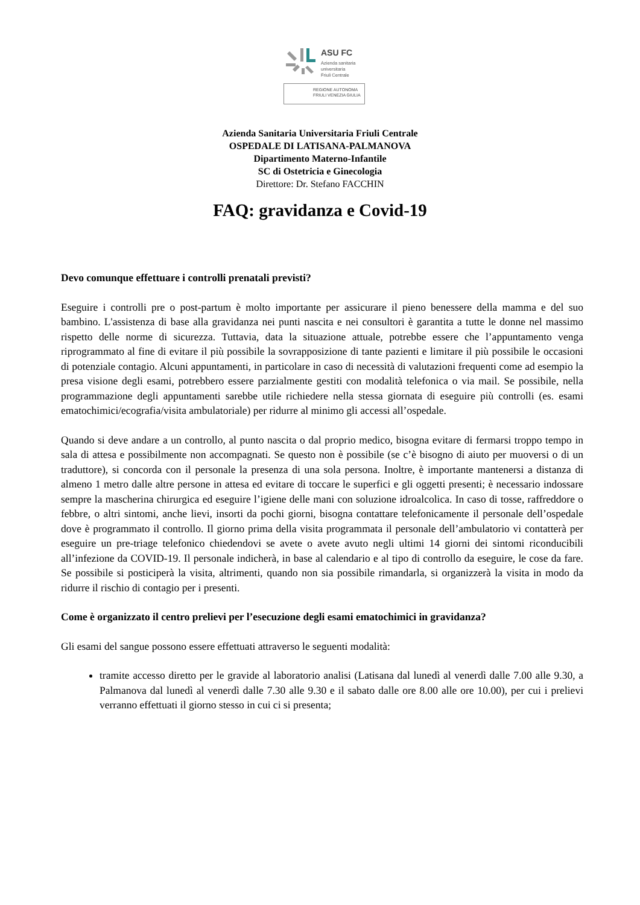ASU FC
Azienda sanitaria
universitaria
Friuli Centrale
REGIONE AUTONOMA
FRIULI VENEZIA GIULIA
Azienda Sanitaria Universitaria Friuli Centrale
OSPEDALE DI LATISANA-PALMANOVA
Dipartimento Materno-Infantile
SC di Ostetricia e Ginecologia
Direttore: Dr. Stefano FACCHIN
FAQ: gravidanza e Covid-19
Devo comunque effettuare i controlli prenatali previsti?
Eseguire i controlli pre o post-partum è molto importante per assicurare il pieno benessere della mamma e del suo bambino. L'assistenza di base alla gravidanza nei punti nascita e nei consultori è garantita a tutte le donne nel massimo rispetto delle norme di sicurezza. Tuttavia, data la situazione attuale, potrebbe essere che l’appuntamento venga riprogrammato al fine di evitare il più possibile la sovrapposizione di tante pazienti e limitare il più possibile le occasioni di potenziale contagio. Alcuni appuntamenti, in particolare in caso di necessità di valutazioni frequenti come ad esempio la presa visione degli esami, potrebbero essere parzialmente gestiti con modalità telefonica o via mail. Se possibile, nella programmazione degli appuntamenti sarebbe utile richiedere nella stessa giornata di eseguire più controlli (es. esami ematochimici/ecografia/visita ambulatoriale) per ridurre al minimo gli accessi all’ospedale.
Quando si deve andare a un controllo, al punto nascita o dal proprio medico, bisogna evitare di fermarsi troppo tempo in sala di attesa e possibilmente non accompagnati. Se questo non è possibile (se c’è bisogno di aiuto per muoversi o di un traduttore), si concorda con il personale la presenza di una sola persona. Inoltre, è importante mantenersi a distanza di almeno 1 metro dalle altre persone in attesa ed evitare di toccare le superfici e gli oggetti presenti; è necessario indossare sempre la mascherina chirurgica ed eseguire l’igiene delle mani con soluzione idroalcolica. In caso di tosse, raffreddore o febbre, o altri sintomi, anche lievi, insorti da pochi giorni, bisogna contattare telefonicamente il personale dell’ospedale dove è programmato il controllo. Il giorno prima della visita programmata il personale dell’ambulatorio vi contatterà per eseguire un pre-triage telefonico chiedendovi se avete o avete avuto negli ultimi 14 giorni dei sintomi riconducibili all’infezione da COVID-19. Il personale indicherà, in base al calendario e al tipo di controllo da eseguire, le cose da fare. Se possibile si posticiperà la visita, altrimenti, quando non sia possibile rimandarla, si organizzerà la visita in modo da ridurre il rischio di contagio per i presenti.
Come è organizzato il centro prelievi per l’esecuzione degli esami ematochimici in gravidanza?
Gli esami del sangue possono essere effettuati attraverso le seguenti modalità:
tramite accesso diretto per le gravide al laboratorio analisi (Latisana dal lunedì al venerdì dalle 7.00 alle 9.30, a Palmanova dal lunedì al venerdì dalle 7.30 alle 9.30 e il sabato dalle ore 8.00 alle ore 10.00), per cui i prelievi verranno effettuati il giorno stesso in cui ci si presenta;